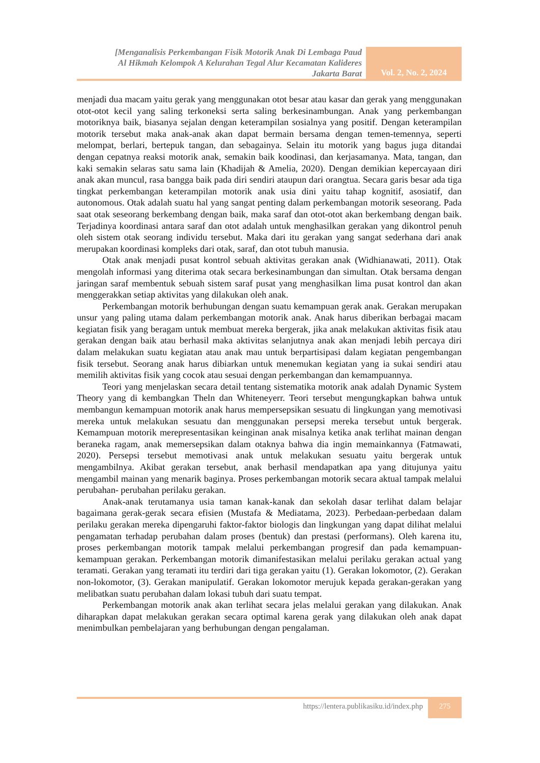[Menganalisis Perkembangan Fisik Motorik Anak Di Lembaga Paud
Al Hikmah Kelompok A Kelurahan Tegal Alur Kecamatan Kalideres
Jakarta Barat
Vol. 2, No. 2, 2024
menjadi dua macam yaitu gerak yang menggunakan otot besar atau kasar dan gerak yang menggunakan otot-otot kecil yang saling terkoneksi serta saling berkesinambungan. Anak yang perkembangan motoriknya baik, biasanya sejalan dengan keterampilan sosialnya yang positif. Dengan keterampilan motorik tersebut maka anak-anak akan dapat bermain bersama dengan temen-temennya, seperti melompat, berlari, bertepuk tangan, dan sebagainya. Selain itu motorik yang bagus juga ditandai dengan cepatnya reaksi motorik anak, semakin baik koodinasi, dan kerjasamanya. Mata, tangan, dan kaki semakin selaras satu sama lain (Khadijah & Amelia, 2020). Dengan demikian kepercayaan diri anak akan muncul, rasa bangga baik pada diri sendiri ataupun dari orangtua. Secara garis besar ada tiga tingkat perkembangan keterampilan motorik anak usia dini yaitu tahap kognitif, asosiatif, dan autonomous. Otak adalah suatu hal yang sangat penting dalam perkembangan motorik seseorang. Pada saat otak seseorang berkembang dengan baik, maka saraf dan otot-otot akan berkembang dengan baik. Terjadinya koordinasi antara saraf dan otot adalah untuk menghasilkan gerakan yang dikontrol penuh oleh sistem otak seorang individu tersebut. Maka dari itu gerakan yang sangat sederhana dari anak merupakan koordinasi kompleks dari otak, saraf, dan otot tubuh manusia.
Otak anak menjadi pusat kontrol sebuah aktivitas gerakan anak (Widhianawati, 2011). Otak mengolah informasi yang diterima otak secara berkesinambungan dan simultan. Otak bersama dengan jaringan saraf membentuk sebuah sistem saraf pusat yang menghasilkan lima pusat kontrol dan akan menggerakkan setiap aktivitas yang dilakukan oleh anak.
Perkembangan motorik berhubungan dengan suatu kemampuan gerak anak. Gerakan merupakan unsur yang paling utama dalam perkembangan motorik anak. Anak harus diberikan berbagai macam kegiatan fisik yang beragam untuk membuat mereka bergerak, jika anak melakukan aktivitas fisik atau gerakan dengan baik atau berhasil maka aktivitas selanjutnya anak akan menjadi lebih percaya diri dalam melakukan suatu kegiatan atau anak mau untuk berpartisipasi dalam kegiatan pengembangan fisik tersebut. Seorang anak harus dibiarkan untuk menemukan kegiatan yang ia sukai sendiri atau memilih aktivitas fisik yang cocok atau sesuai dengan perkembangan dan kemampuannya.
Teori yang menjelaskan secara detail tentang sistematika motorik anak adalah Dynamic System Theory yang di kembangkan Theln dan Whiteneyerr. Teori tersebut mengungkapkan bahwa untuk membangun kemampuan motorik anak harus mempersepsikan sesuatu di lingkungan yang memotivasi mereka untuk melakukan sesuatu dan menggunakan persepsi mereka tersebut untuk bergerak. Kemampuan motorik merepresentasikan keinginan anak misalnya ketika anak terlihat mainan dengan beraneka ragam, anak memersepsikan dalam otaknya bahwa dia ingin memainkannya (Fatmawati, 2020). Persepsi tersebut memotivasi anak untuk melakukan sesuatu yaitu bergerak untuk mengambilnya. Akibat gerakan tersebut, anak berhasil mendapatkan apa yang ditujunya yaitu mengambil mainan yang menarik baginya. Proses perkembangan motorik secara aktual tampak melalui perubahan- perubahan perilaku gerakan.
Anak-anak terutamanya usia taman kanak-kanak dan sekolah dasar terlihat dalam belajar bagaimana gerak-gerak secara efisien (Mustafa & Mediatama, 2023). Perbedaan-perbedaan dalam perilaku gerakan mereka dipengaruhi faktor-faktor biologis dan lingkungan yang dapat dilihat melalui pengamatan terhadap perubahan dalam proses (bentuk) dan prestasi (performans). Oleh karena itu, proses perkembangan motorik tampak melalui perkembangan progresif dan pada kemampuan-kemampuan gerakan. Perkembangan motorik dimanifestasikan melalui perilaku gerakan actual yang teramati. Gerakan yang teramati itu terdiri dari tiga gerakan yaitu (1). Gerakan lokomotor, (2). Gerakan non-lokomotor, (3). Gerakan manipulatif. Gerakan lokomotor merujuk kepada gerakan-gerakan yang melibatkan suatu perubahan dalam lokasi tubuh dari suatu tempat.
Perkembangan motorik anak akan terlihat secara jelas melalui gerakan yang dilakukan. Anak diharapkan dapat melakukan gerakan secara optimal karena gerak yang dilakukan oleh anak dapat menimbulkan pembelajaran yang berhubungan dengan pengalaman.
https://lentera.publikasiku.id/index.php
275